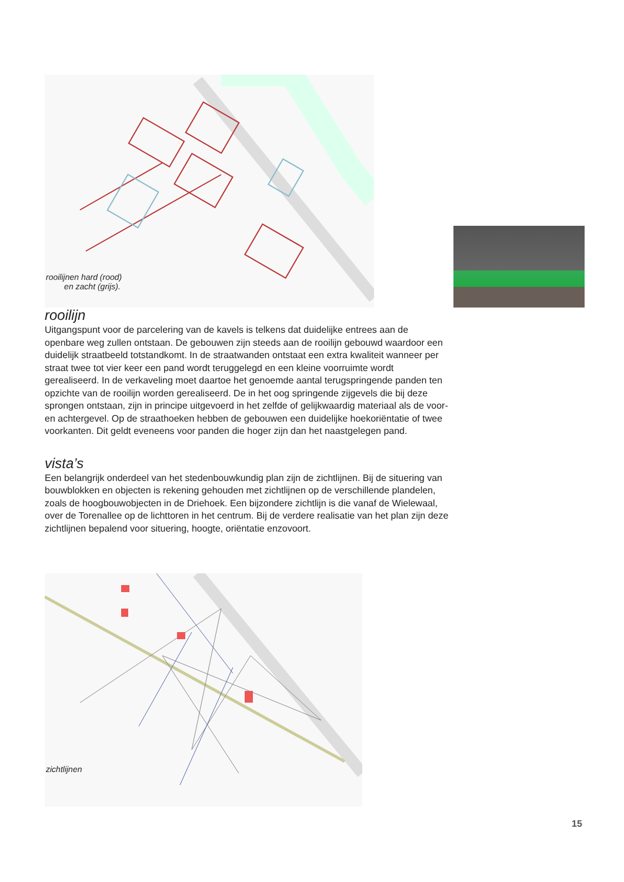rooilijnen hard (rood)
en zacht (grijs).
rooilijn
Uitgangspunt voor de parcelering van de kavels is telkens dat duidelijke entrees aan de openbare weg zullen ontstaan. De gebouwen zijn steeds aan de rooilijn gebouwd waardoor een duidelijk straatbeeld totstandkomt. In de straatwanden ontstaat een extra kwaliteit wanneer per straat twee tot vier keer een pand wordt teruggelegd en een kleine voorruimte wordt gerealiseerd. In de verkaveling moet daartoe het genoemde aantal terugspringende panden ten opzichte van de rooilijn worden gerealiseerd. De in het oog springende zijgevels die bij deze sprongen ontstaan, zijn in principe uitgevoerd in het zelfde of gelijkwaardig materiaal als de voor- en achtergevel. Op de straathoeken hebben de gebouwen een duidelijke hoekoriëntatie of twee voorkanten. Dit geldt eveneens voor panden die hoger zijn dan het naastgelegen pand.
vista’s
Een belangrijk onderdeel van het stedenbouwkundig plan zijn de zichtlijnen. Bij de situering van bouwblokken en objecten is rekening gehouden met zichtlijnen op de verschillende plandelen, zoals de hoogbouwobjecten in de Driehoek. Een bijzondere zichtlijn is die vanaf de Wielewaal, over de Torenallee op de lichttoren in het centrum. Bij de verdere realisatie van het plan zijn deze zichtlijnen bepalend voor situering, hoogte, oriëntatie enzovoort.
zichtlijnen
15